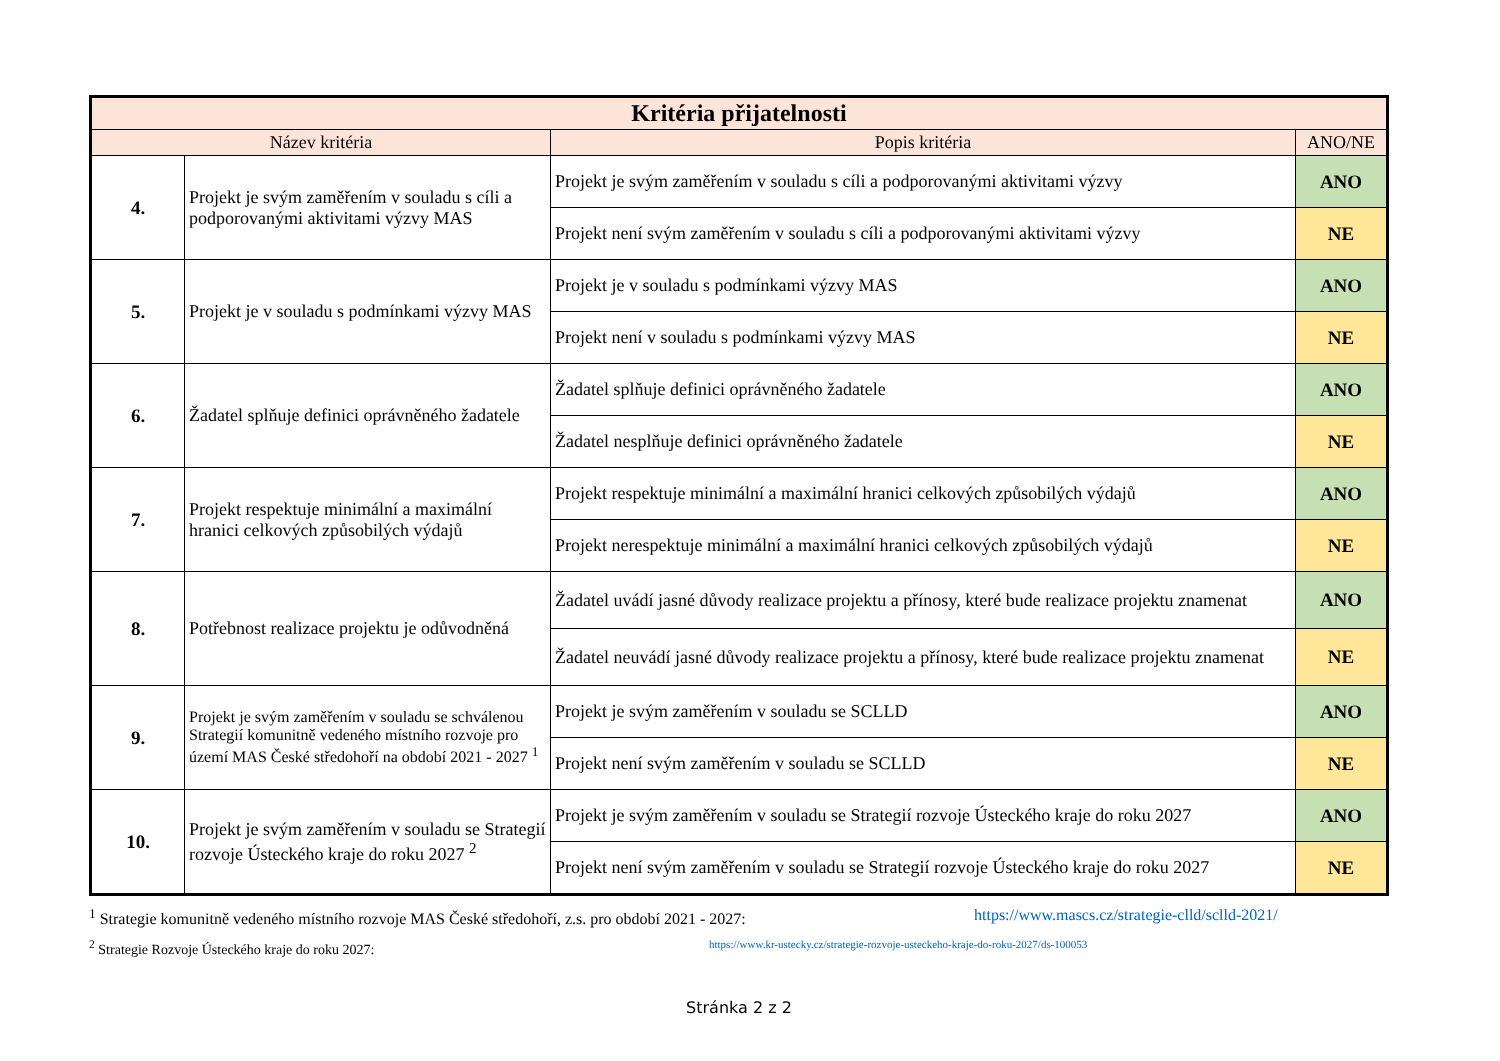| Kritéria přijatelnosti | | | |
| --- | --- | --- | --- |
| Název kritéria | | Popis kritéria | ANO/NE |
| 4. | Projekt je svým zaměřením v souladu s cíli a podporovanými aktivitami výzvy MAS | Projekt je svým zaměřením v souladu s cíli a podporovanými aktivitami výzvy | ANO |
| | | Projekt není svým zaměřením v souladu s cíli a podporovanými aktivitami výzvy | NE |
| 5. | Projekt je v souladu s podmínkami výzvy MAS | Projekt je v souladu s podmínkami výzvy MAS | ANO |
| | | Projekt není v souladu s podmínkami výzvy MAS | NE |
| 6. | Žadatel splňuje definici oprávněného žadatele | Žadatel splňuje definici oprávněného žadatele | ANO |
| | | Žadatel nesplňuje definici oprávněného žadatele | NE |
| 7. | Projekt respektuje minimální a maximální hranici celkových způsobilých výdajů | Projekt respektuje minimální a maximální hranici celkových způsobilých výdajů | ANO |
| | | Projekt nerespektuje minimální a maximální hranici celkových způsobilých výdajů | NE |
| 8. | Potřebnost realizace projektu je odůvodněná | Žadatel uvádí jasné důvody realizace projektu a přínosy, které bude realizace projektu znamenat | ANO |
| | | Žadatel neuvádí jasné důvody realizace projektu a přínosy, které bude realizace projektu znamenat | NE |
| 9. | Projekt je svým zaměřením v souladu se schválenou Strategií komunitně vedeného místního rozvoje pro území MAS České středohoří na období 2021 - 2027 <sup>1</sup> | Projekt je svým zaměřením v souladu se SCLLD | ANO |
| | | Projekt není svým zaměřením v souladu se SCLLD | NE |
| 10. | Projekt je svým zaměřením v souladu se Strategií rozvoje Ústeckého kraje do roku 2027 <sup>2</sup> | Projekt je svým zaměřením v souladu se Strategií rozvoje Ústeckého kraje do roku 2027 | ANO |
| | | Projekt není svým zaměřením v souladu se Strategií rozvoje Ústeckého kraje do roku 2027 | NE |
<sup>1</sup> Strategie komunitně vedeného místního rozvoje MAS České středohoří, z.s. pro období 2021 - 2027: https://www.mascs.cz/strategie-clld/sclld-2021/
<sup>2</sup> Strategie Rozvoje Ústeckého kraje do roku 2027: https://www.kr-ustecky.cz/strategie-rozvoje-usteckeho-kraje-do-roku-2027/ds-100053
Stránka 2 z 2